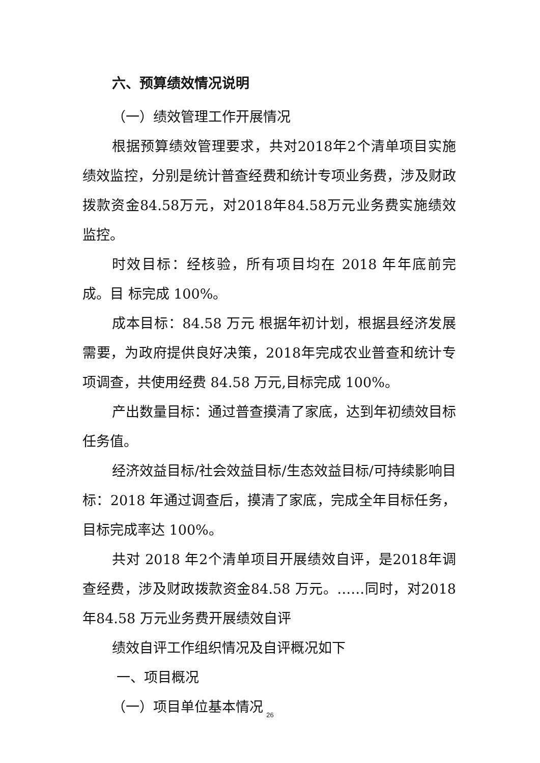六、预算绩效情况说明
（一）绩效管理工作开展情况
根据预算绩效管理要求，共对2018年2个清单项目实施绩效监控，分别是统计普查经费和统计专项业务费，涉及财政拨款资金84.58万元，对2018年84.58万元业务费实施绩效监控。
时效目标：经核验，所有项目均在 2018 年年底前完成。目 标完成 100%。
成本目标：84.58 万元 根据年初计划，根据县经济发展需要，为政府提供良好决策，2018年完成农业普查和统计专项调查，共使用经费 84.58 万元,目标完成 100%。
产出数量目标：通过普查摸清了家底，达到年初绩效目标任务值。
经济效益目标/社会效益目标/生态效益目标/可持续影响目标：2018 年通过调查后，摸清了家底，完成全年目标任务，目标完成率达 100%。
共对 2018 年2个清单项目开展绩效自评，是2018年调查经费，涉及财政拨款资金84.58 万元。……同时，对2018 年84.58 万元业务费开展绩效自评
绩效自评工作组织情况及自评概况如下
一、项目概况
（一）项目单位基本情况
26